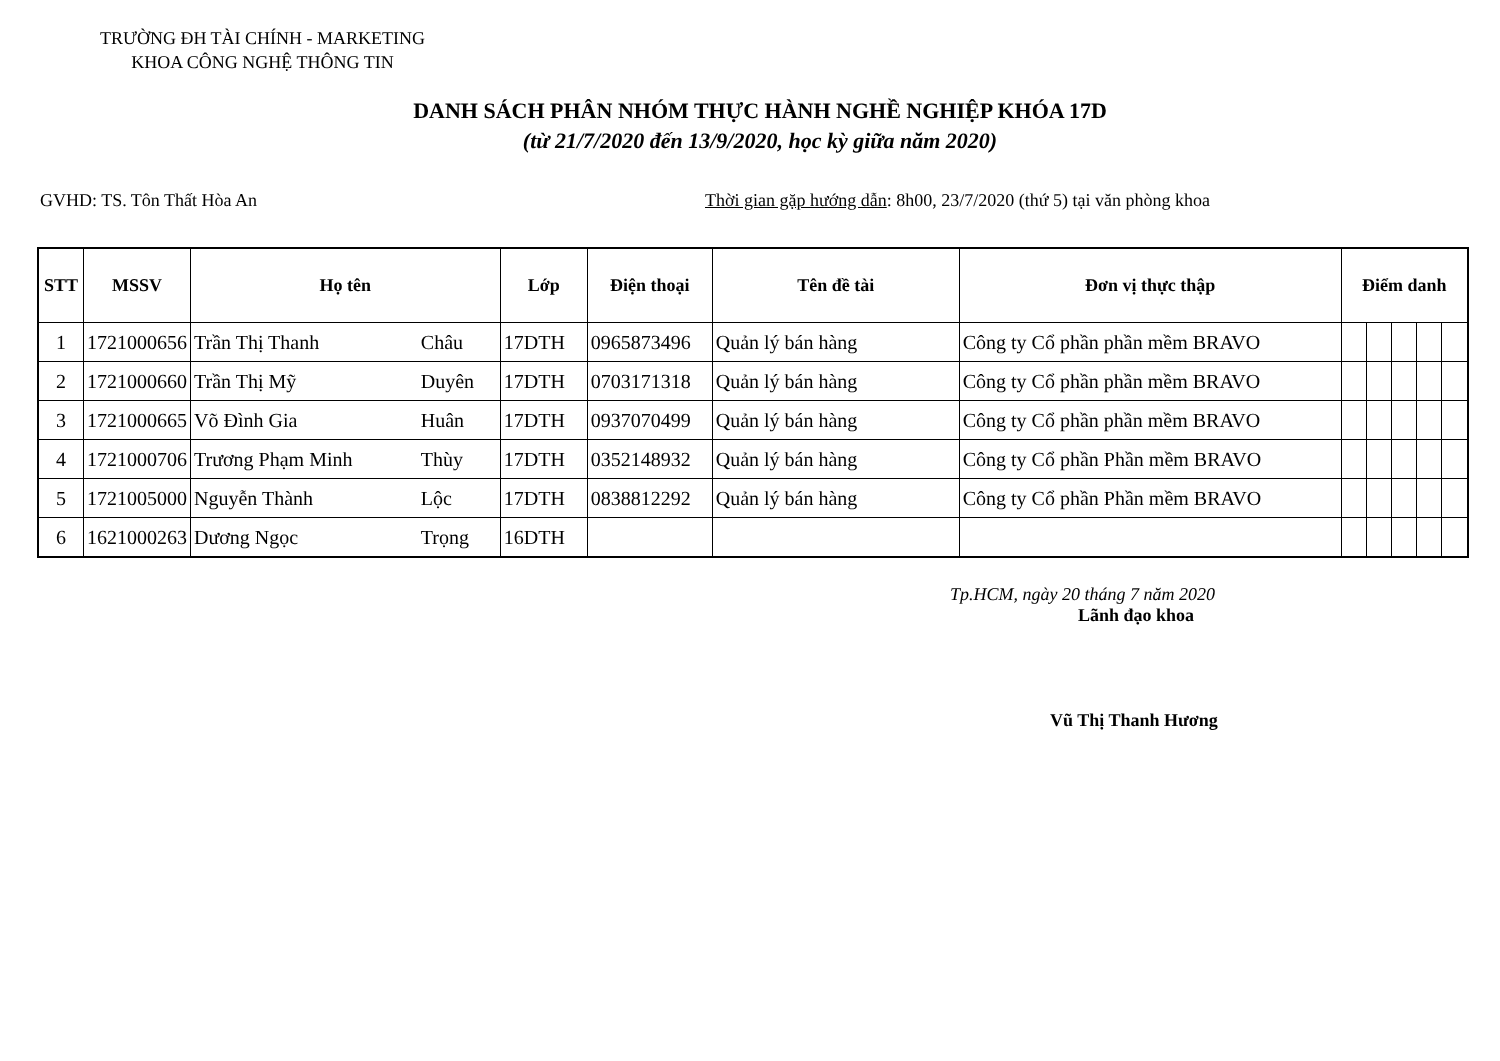TRƯỜNG ĐH TÀI CHÍNH - MARKETING
KHOA CÔNG NGHỆ THÔNG TIN
DANH SÁCH PHÂN NHÓM THỰC HÀNH NGHỀ NGHIỆP KHÓA 17D
(từ 21/7/2020 đến 13/9/2020, học kỳ giữa năm 2020)
GVHD: TS. Tôn Thất Hòa An Thời gian gặp hướng dẫn: 8h00, 23/7/2020 (thứ 5) tại văn phòng khoa
| STT | MSSV | Họ tên | | Lớp | Điện thoại | Tên đề tài | Đơn vị thực thập | Điểm danh | | | | |
| --- | --- | --- | --- | --- | --- | --- | --- | --- | --- | --- | --- | --- |
| 1 | 1721000656 | Trần Thị Thanh | Châu | 17DTH | 0965873496 | Quản lý bán hàng | Công ty Cổ phần phần mềm BRAVO | | | | | |
| 2 | 1721000660 | Trần Thị Mỹ | Duyên | 17DTH | 0703171318 | Quản lý bán hàng | Công ty Cổ phần phần mềm BRAVO | | | | | |
| 3 | 1721000665 | Võ Đình Gia | Huân | 17DTH | 0937070499 | Quản lý bán hàng | Công ty Cổ phần phần mềm BRAVO | | | | | |
| 4 | 1721000706 | Trương Phạm Minh | Thùy | 17DTH | 0352148932 | Quản lý bán hàng | Công ty Cổ phần Phần mềm BRAVO | | | | | |
| 5 | 1721005000 | Nguyễn Thành | Lộc | 17DTH | 0838812292 | Quản lý bán hàng | Công ty Cổ phần Phần mềm BRAVO | | | | | |
| 6 | 1621000263 | Dương Ngọc | Trọng | 16DTH | | | | | | | | |
Tp.HCM, ngày 20 tháng 7 năm 2020
Lãnh đạo khoa
Vũ Thị Thanh Hương